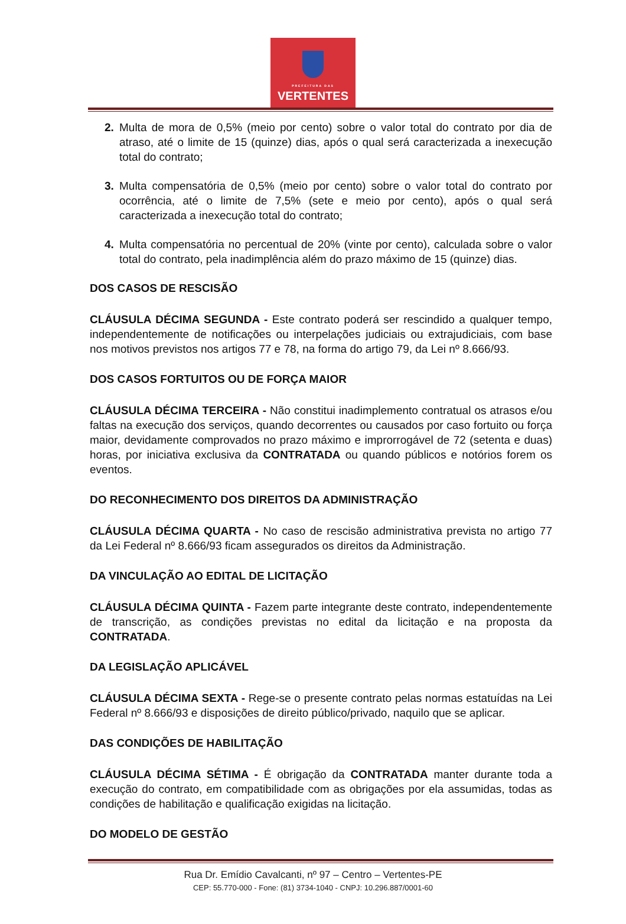PREFEITURA DAS
VERTENTES
2. Multa de mora de 0,5% (meio por cento) sobre o valor total do contrato por dia de atraso, até o limite de 15 (quinze) dias, após o qual será caracterizada a inexecução total do contrato;
3. Multa compensatória de 0,5% (meio por cento) sobre o valor total do contrato por ocorrência, até o limite de 7,5% (sete e meio por cento), após o qual será caracterizada a inexecução total do contrato;
4. Multa compensatória no percentual de 20% (vinte por cento), calculada sobre o valor total do contrato, pela inadimplência além do prazo máximo de 15 (quinze) dias.
DOS CASOS DE RESCISÃO
CLÁUSULA DÉCIMA SEGUNDA - Este contrato poderá ser rescindido a qualquer tempo, independentemente de notificações ou interpelações judiciais ou extrajudiciais, com base nos motivos previstos nos artigos 77 e 78, na forma do artigo 79, da Lei nº 8.666/93.
DOS CASOS FORTUITOS OU DE FORÇA MAIOR
CLÁUSULA DÉCIMA TERCEIRA - Não constitui inadimplemento contratual os atrasos e/ou faltas na execução dos serviços, quando decorrentes ou causados por caso fortuito ou força maior, devidamente comprovados no prazo máximo e improrrogável de 72 (setenta e duas) horas, por iniciativa exclusiva da CONTRATADA ou quando públicos e notórios forem os eventos.
DO RECONHECIMENTO DOS DIREITOS DA ADMINISTRAÇÃO
CLÁUSULA DÉCIMA QUARTA - No caso de rescisão administrativa prevista no artigo 77 da Lei Federal nº 8.666/93 ficam assegurados os direitos da Administração.
DA VINCULAÇÃO AO EDITAL DE LICITAÇÃO
CLÁUSULA DÉCIMA QUINTA - Fazem parte integrante deste contrato, independentemente de transcrição, as condições previstas no edital da licitação e na proposta da CONTRATADA.
DA LEGISLAÇÃO APLICÁVEL
CLÁUSULA DÉCIMA SEXTA - Rege-se o presente contrato pelas normas estatuídas na Lei Federal nº 8.666/93 e disposições de direito público/privado, naquilo que se aplicar.
DAS CONDIÇÕES DE HABILITAÇÃO
CLÁUSULA DÉCIMA SÉTIMA - É obrigação da CONTRATADA manter durante toda a execução do contrato, em compatibilidade com as obrigações por ela assumidas, todas as condições de habilitação e qualificação exigidas na licitação.
DO MODELO DE GESTÃO
Rua Dr. Emídio Cavalcanti, nº 97 – Centro – Vertentes-PE
CEP: 55.770-000 - Fone: (81) 3734-1040 - CNPJ: 10.296.887/0001-60